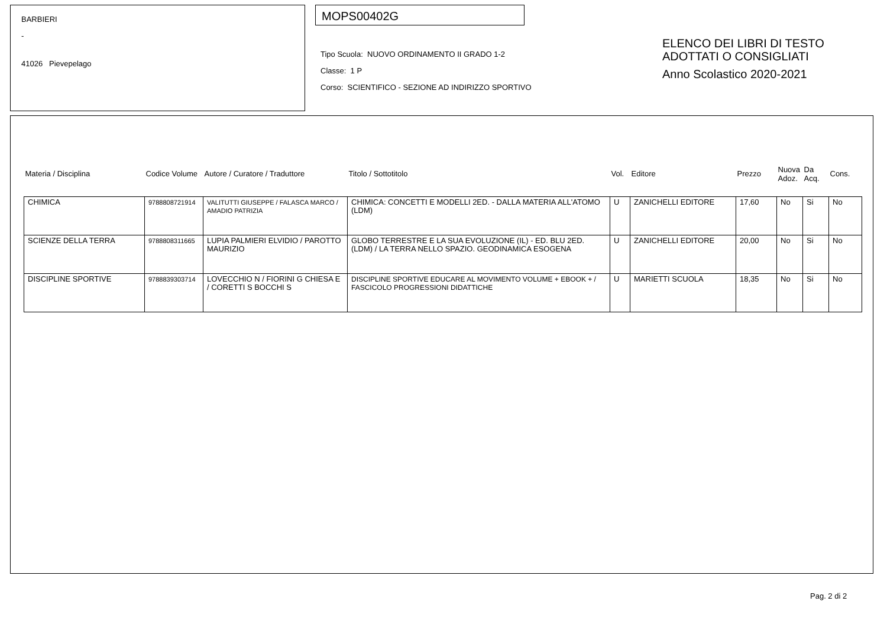BARBIERI
-
41026 Pievepelago
MOPS00402G
Tipo Scuola: NUOVO ORDINAMENTO II GRADO 1-2
Classe: 1 P
Corso: SCIENTIFICO - SEZIONE AD INDIRIZZO SPORTIVO
ELENCO DEI LIBRI DI TESTO
ADOTTATI O CONSIGLIATI
Anno Scolastico 2020-2021
| Materia / Disciplina | Codice Volume | Autore / Curatore / Traduttore | Titolo / Sottotitolo | Vol. | Editore | Prezzo | Nuova Adoz. | Da Acq. | Cons. |
| --- | --- | --- | --- | --- | --- | --- | --- | --- | --- |
| CHIMICA | 9788808721914 | VALITUTTI GIUSEPPE / FALASCA MARCO / AMADIO PATRIZIA | CHIMICA: CONCETTI E MODELLI 2ED. - DALLA MATERIA ALL'ATOMO (LDM) | U | ZANICHELLI EDITORE | 17,60 | No | Si | No |
| SCIENZE DELLA TERRA | 9788808311665 | LUPIA PALMIERI ELVIDIO / PAROTTO MAURIZIO | GLOBO TERRESTRE E LA SUA EVOLUZIONE (IL) - ED. BLU 2ED. (LDM) / LA TERRA NELLO SPAZIO. GEODINAMICA ESOGENA | U | ZANICHELLI EDITORE | 20,00 | No | Si | No |
| DISCIPLINE SPORTIVE | 9788839303714 | LOVECCHIO N / FIORINI G CHIESA E / CORETTI S BOCCHI S | DISCIPLINE SPORTIVE EDUCARE AL MOVIMENTO VOLUME + EBOOK + / FASCICOLO PROGRESSIONI DIDATTICHE | U | MARIETTI SCUOLA | 18,35 | No | Si | No |
Pag. 2 di 2